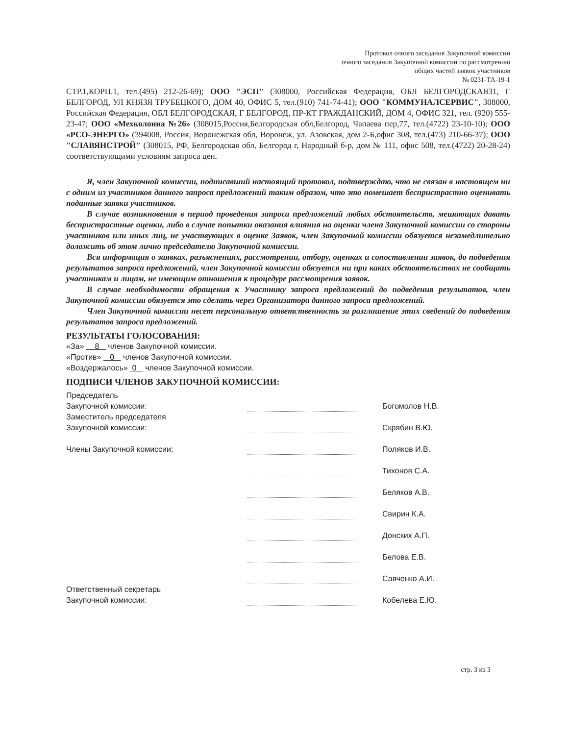Протокол очного заседания Закупочной комиссии
очного заседания Закупочной комиссии по рассмотрению
общих частей заявок участников
№ 0231-ТА-19-1
СТР.1,КОРП.1, тел.(495) 212-26-69); ООО "ЭСП" (308000, Российская Федерация, ОБЛ БЕЛГОРОДСКАЯ31, Г БЕЛГОРОД, УЛ КНЯЗЯ ТРУБЕЦКОГО, ДОМ 40, ОФИС 5, тел.(910) 741-74-41); ООО "КОММУНАЛСЕРВИС", 308000, Российская Федерация, ОБЛ БЕЛГОРОДСКАЯ, Г БЕЛГОРОД, ПР-КТ ГРАЖДАНСКИЙ, ДОМ 4, ОФИС 321, тел. (920) 555-23-47; ООО «Мехколонна №26» (308015,Россия,Белгородская обл,Белгород, Чапаева пер,77, тел.(4722) 23-10-10); ООО «РСО-ЭНЕРГО» (394008, Россия, Воронежская обл, Воронеж, ул. Азовская, дом 2-Б,офис 308, тел.(473) 210-66-37); ООО "СЛАВЯНСТРОЙ" (308015, РФ, Белгородская обл, Белгород г, Народный б-р, дом № 111, офис 508, тел.(4722) 20-28-24) соответствующими условиям запроса цен.
Я, член Закупочной комиссии, подписавший настоящий протокол, подтверждаю, что не связан в настоящем ни с одним из участников данного запроса предложений таким образом, что это помешает беспристрастно оценивать поданные заявки участников.
В случае возникновения в период проведения запроса предложений любых обстоятельств, мешающих давать беспристрастные оценки, либо в случае попытки оказания влияния на оценки члена Закупочной комиссии со стороны участников или иных лиц, не участвующих в оценке Заявок, член Закупочной комиссии обязуется незамедлительно доложить об этом лично председателю Закупочной комиссии.
Вся информация о заявках, разъяснениях, рассмотрении, отбору, оценках и сопоставлении заявок, до подведения результатов запроса предложений, член Закупочной комиссии обязуется ни при каких обстоятельствах не сообщать участникам и лицам, не имеющим отношения к процедуре рассмотрения заявок.
В случае необходимости обращения к Участнику запроса предложений до подведения результатов, член Закупочной комиссии обязуется это сделать через Организатора данного запроса предложений.
Член Закупочной комиссии несет персональную ответственность за разглашение этих сведений до подведения результатов запроса предложений.
РЕЗУЛЬТАТЫ ГОЛОСОВАНИЯ:
«За» 8 членов Закупочной комиссии.
«Против» 0 членов Закупочной комиссии.
«Воздержалось» 0 членов Закупочной комиссии.
ПОДПИСИ ЧЛЕНОВ ЗАКУПОЧНОЙ КОМИССИИ:
Председатель
Закупочной комиссии:
Богомолов Н.В.
Заместитель председателя
Закупочной комиссии:
Скрябин В.Ю.
Члены Закупочной комиссии:
Поляков И.В.
Тихонов С.А.
Беляков А.В.
Свирин К.А.
Донских А.П.
Белова Е.В.
Савченко А.И.
Ответственный секретарь
Закупочной комиссии:
Кобелева Е.Ю.
стр. 3 из 3